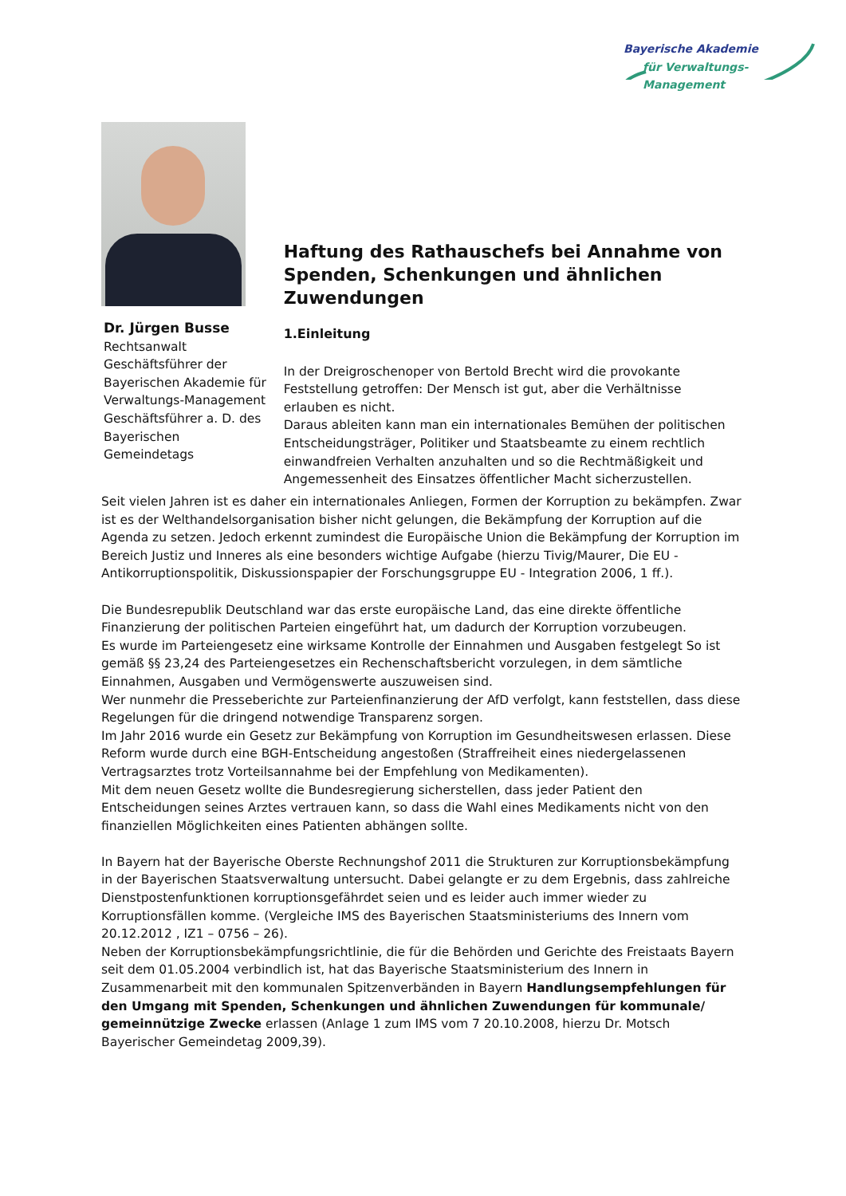Bayerische Akademie
für Verwaltungs-Management
Dr. Jürgen Busse
Rechtsanwalt
Geschäftsführer der Bayerischen Akademie für Verwaltungs-Management
Geschäftsführer a. D. des Bayerischen Gemeindetags
Haftung des Rathauschefs bei Annahme von Spenden, Schenkungen und ähnlichen Zuwendungen
1.Einleitung
In der Dreigroschenoper von Bertold Brecht wird die provokante Feststellung getroffen: Der Mensch ist gut, aber die Verhältnisse erlauben es nicht.
Daraus ableiten kann man ein internationales Bemühen der politischen Entscheidungsträger, Politiker und Staatsbeamte zu einem rechtlich einwandfreien Verhalten anzuhalten und so die Rechtmäßigkeit und Angemessenheit des Einsatzes öffentlicher Macht sicherzustellen.
Seit vielen Jahren ist es daher ein internationales Anliegen, Formen der Korruption zu bekämpfen. Zwar ist es der Welthandelsorganisation bisher nicht gelungen, die Bekämpfung der Korruption auf die Agenda zu setzen. Jedoch erkennt zumindest die Europäische Union die Bekämpfung der Korruption im Bereich Justiz und Inneres als eine besonders wichtige Aufgabe (hierzu Tivig/Maurer, Die EU - Antikorruptionspolitik, Diskussionspapier der Forschungsgruppe EU - Integration 2006, 1 ff.).
Die Bundesrepublik Deutschland war das erste europäische Land, das eine direkte öffentliche Finanzierung der politischen Parteien eingeführt hat, um dadurch der Korruption vorzubeugen.
Es wurde im Parteiengesetz eine wirksame Kontrolle der Einnahmen und Ausgaben festgelegt So ist gemäß §§ 23,24 des Parteiengesetzes ein Rechenschaftsbericht vorzulegen, in dem sämtliche Einnahmen, Ausgaben und Vermögenswerte auszuweisen sind.
Wer nunmehr die Presseberichte zur Parteienfinanzierung der AfD verfolgt, kann feststellen, dass diese Regelungen für die dringend notwendige Transparenz sorgen.
Im Jahr 2016 wurde ein Gesetz zur Bekämpfung von Korruption im Gesundheitswesen erlassen. Diese Reform wurde durch eine BGH-Entscheidung angestoßen (Straffreiheit eines niedergelassenen Vertragsarztes trotz Vorteilsannahme bei der Empfehlung von Medikamenten).
Mit dem neuen Gesetz wollte die Bundesregierung sicherstellen, dass jeder Patient den Entscheidungen seines Arztes vertrauen kann, so dass die Wahl eines Medikaments nicht von den finanziellen Möglichkeiten eines Patienten abhängen sollte.
In Bayern hat der Bayerische Oberste Rechnungshof 2011 die Strukturen zur Korruptionsbekämpfung in der Bayerischen Staatsverwaltung untersucht. Dabei gelangte er zu dem Ergebnis, dass zahlreiche Dienstpostenfunktionen korruptionsgefährdet seien und es leider auch immer wieder zu Korruptionsfällen komme. (Vergleiche IMS des Bayerischen Staatsministeriums des Innern vom 20.12.2012 , IZ1 – 0756 – 26).
Neben der Korruptionsbekämpfungsrichtlinie, die für die Behörden und Gerichte des Freistaats Bayern seit dem 01.05.2004 verbindlich ist, hat das Bayerische Staatsministerium des Innern in Zusammenarbeit mit den kommunalen Spitzenverbänden in Bayern Handlungsempfehlungen für den Umgang mit Spenden, Schenkungen und ähnlichen Zuwendungen für kommunale/ gemeinnützige Zwecke erlassen (Anlage 1 zum IMS vom 7 20.10.2008, hierzu Dr. Motsch Bayerischer Gemeindetag 2009,39).